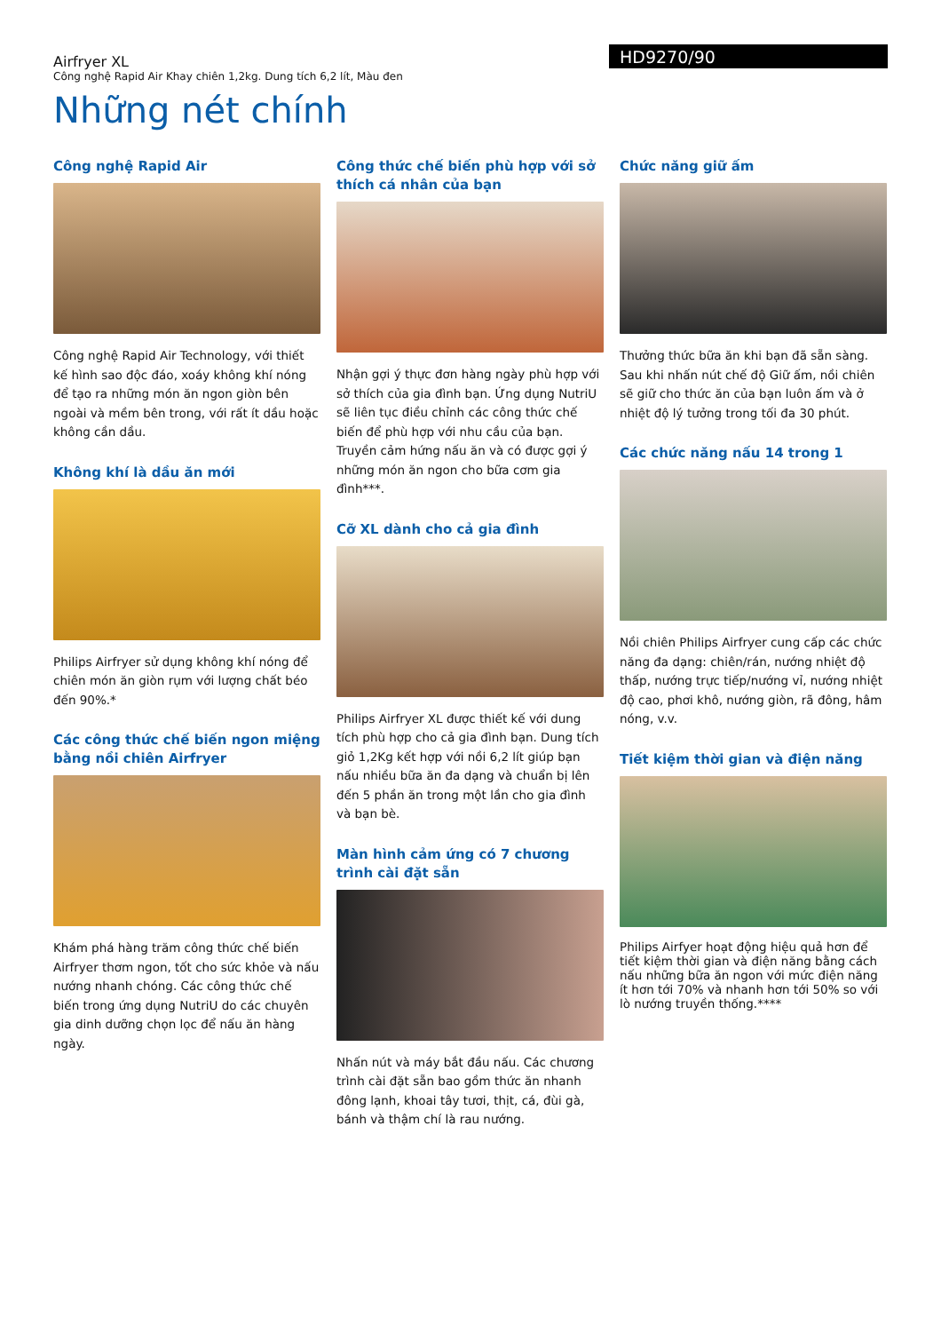Airfryer XL
Công nghệ Rapid Air Khay chiên 1,2kg. Dung tích 6,2 lít, Màu đen
HD9270/90
Những nét chính
Công nghệ Rapid Air
Công nghệ Rapid Air Technology, với thiết kế hình sao độc đáo, xoáy không khí nóng để tạo ra những món ăn ngon giòn bên ngoài và mềm bên trong, với rất ít dầu hoặc không cần dầu.
Không khí là dầu ăn mới
Philips Airfryer sử dụng không khí nóng để chiên món ăn giòn rụm với lượng chất béo đến 90%.*
Các công thức chế biến ngon miệng bằng nồi chiên Airfryer
Khám phá hàng trăm công thức chế biến Airfryer thơm ngon, tốt cho sức khỏe và nấu nướng nhanh chóng. Các công thức chế biến trong ứng dụng NutriU do các chuyên gia dinh dưỡng chọn lọc để nấu ăn hàng ngày.
Công thức chế biến phù hợp với sở thích cá nhân của bạn
Nhận gợi ý thực đơn hàng ngày phù hợp với sở thích của gia đình bạn. Ứng dụng NutriU sẽ liên tục điều chỉnh các công thức chế biến để phù hợp với nhu cầu của bạn. Truyền cảm hứng nấu ăn và có được gợi ý những món ăn ngon cho bữa cơm gia đình***.
Cỡ XL dành cho cả gia đình
Philips Airfryer XL được thiết kế với dung tích phù hợp cho cả gia đình bạn. Dung tích giỏ 1,2Kg kết hợp với nồi 6,2 lít giúp bạn nấu nhiều bữa ăn đa dạng và chuẩn bị lên đến 5 phần ăn trong một lần cho gia đình và bạn bè.
Màn hình cảm ứng có 7 chương trình cài đặt sẵn
Nhấn nút và máy bắt đầu nấu. Các chương trình cài đặt sẵn bao gồm thức ăn nhanh đông lạnh, khoai tây tươi, thịt, cá, đùi gà, bánh và thậm chí là rau nướng.
Chức năng giữ ấm
Thưởng thức bữa ăn khi bạn đã sẵn sàng. Sau khi nhấn nút chế độ Giữ ấm, nồi chiên sẽ giữ cho thức ăn của bạn luôn ấm và ở nhiệt độ lý tưởng trong tối đa 30 phút.
Các chức năng nấu 14 trong 1
Nồi chiên Philips Airfryer cung cấp các chức năng đa dạng: chiên/rán, nướng nhiệt độ thấp, nướng trực tiếp/nướng vỉ, nướng nhiệt độ cao, phơi khô, nướng giòn, rã đông, hâm nóng, v.v.
Tiết kiệm thời gian và điện năng
Philips Airfyer hoạt động hiệu quả hơn để tiết kiệm thời gian và điện năng bằng cách nấu những bữa ăn ngon với mức điện năng ít hơn tới 70% và nhanh hơn tới 50% so với lò nướng truyền thống.****